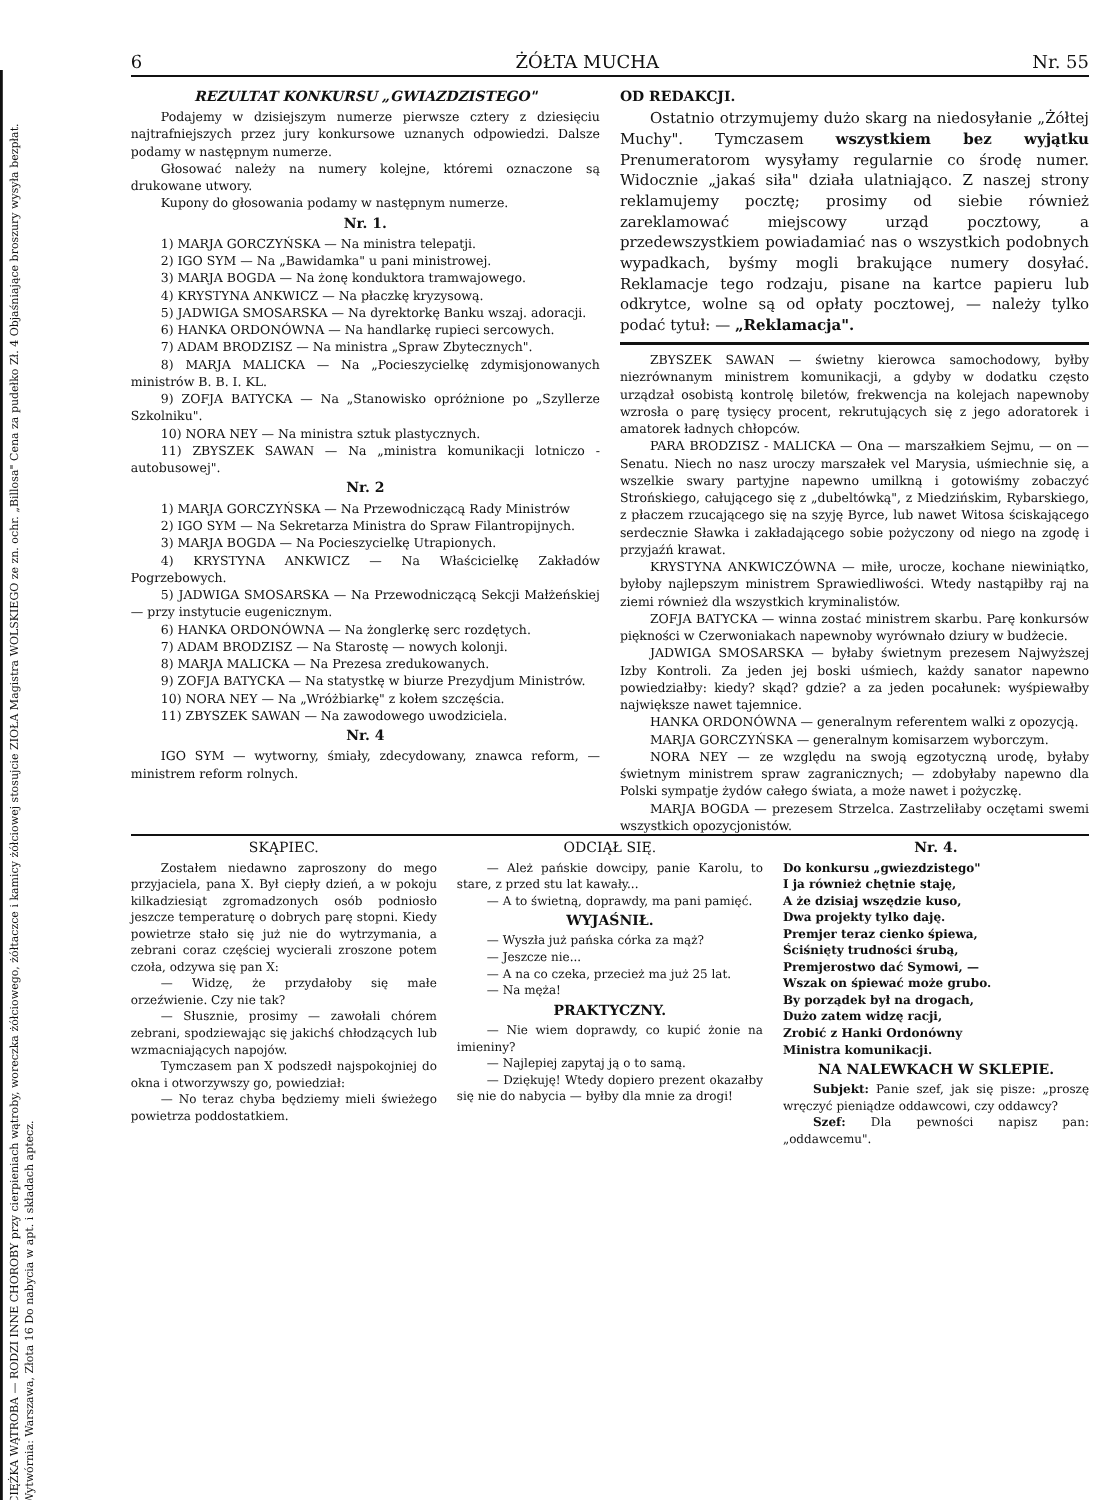CIĘŻKA WĄTROBA — RODZI INNE CHOROBY przy cierpieniach wątroby, woreczka żółciowego, żółtaczce i kamicy żółciowej stosujcie ZIOŁA Magistra WOLSKIEGO ze zn. ochr. „Billosa" Cena za pudełko Zł. 4 Objaśniające broszury wysyła bezpłat. Wytwórnia: Warszawa, Złota 16 Do nabycia w apt. i składach aptecz.
6 ŻÓŁTA MUCHA Nr. 55
REZULTAT KONKURSU „GWIAZDZISTEGO"
Podajemy w dzisiejszym numerze pierwsze cztery z dziesięciu najtrafniejszych przez jury konkursowe uznanych odpowiedzi. Dalsze podamy w następnym numerze.
Głosować należy na numery kolejne, któremi oznaczone są drukowane utwory.
Kupony do głosowania podamy w następnym numerze.
Nr. 1.
1) MARJA GORCZYŃSKA — Na ministra telepatji.
2) IGO SYM — Na „Bawidamka" u pani ministrowej.
3) MARJA BOGDA — Na żonę konduktora tramwajowego.
4) KRYSTYNA ANKWICZ — Na płaczkę kryzysową.
5) JADWIGA SMOSARSKA — Na dyrektorkę Banku wszaj. adoracji.
6) HANKA ORDONÓWNA — Na handlarkę rupieci sercowych.
7) ADAM BRODZISZ — Na ministra „Spraw Zbytecznych".
8) MARJA MALICKA — Na „Pocieszycielkę zdymisjonowanych ministrów B. B. I. KL.
9) ZOFJA BATYCKA — Na „Stanowisko opróżnione po „Szyllerze Szkolniku".
10) NORA NEY — Na ministra sztuk plastycznych.
11) ZBYSZEK SAWAN — Na „ministra komunikacji lotniczo - autobusowej".
Nr. 2
1) MARJA GORCZYŃSKA — Na Przewodniczącą Rady Ministrów
2) IGO SYM — Na Sekretarza Ministra do Spraw Filantropijnych.
3) MARJA BOGDA — Na Pocieszycielkę Utrapionych.
4) KRYSTYNA ANKWICZ — Na Właścicielkę Zakładów Pogrzebowych.
5) JADWIGA SMOSARSKA — Na Przewodniczącą Sekcji Małżeńskiej — przy instytucie eugenicznym.
6) HANKA ORDONÓWNA — Na żonglerkę serc rozdętych.
7) ADAM BRODZISZ — Na Starostę — nowych kolonji.
8) MARJA MALICKA — Na Prezesa zredukowanych.
9) ZOFJA BATYCKA — Na statystkę w biurze Prezydjum Ministrów.
10) NORA NEY — Na „Wróżbiarkę" z kołem szczęścia.
11) ZBYSZEK SAWAN — Na zawodowego uwodziciela.
Nr. 4
IGO SYM — wytworny, śmiały, zdecydowany, znawca reform, — ministrem reform rolnych.
OD REDAKCJI.
Ostatnio otrzymujemy dużo skarg na niedosyłanie „Żółtej Muchy". Tymczasem wszystkiem bez wyjątku Prenumeratorom wysyłamy regularnie co środę numer. Widocznie „jakaś siła" działa ulatniająco. Z naszej strony reklamujemy pocztę; prosimy od siebie również zareklamować miejscowy urząd pocztowy, a przedewszystkiem powiadamiać nas o wszystkich podobnych wypadkach, byśmy mogli brakujące numery dosyłać. Reklamacje tego rodzaju, pisane na kartce papieru lub odkrytce, wolne są od opłaty pocztowej, — należy tylko podać tytuł: — „Reklamacja".
ZBYSZEK SAWAN — świetny kierowca samochodowy, byłby niezrównanym ministrem komunikacji, a gdyby w dodatku często urządzał osobistą kontrolę biletów, frekwencja na kolejach napewnoby wzrosła o parę tysięcy procent, rekrutujących się z jego adoratorek i amatorek ładnych chłopców.
PARA BRODZISZ - MALICKA — Ona — marszałkiem Sejmu, — on — Senatu. Niech no nasz uroczy marszałek vel Marysia, uśmiechnie się, a wszelkie swary partyjne napewno umilkną i gotowiśmy zobaczyć Strońskiego, całującego się z „dubeltówką", z Miedzińskim, Rybarskiego, z płaczem rzucającego się na szyję Byrce, lub nawet Witosa ściskającego serdecznie Sławka i zakładającego sobie pożyczony od niego na zgodę i przyjaźń krawat.
KRYSTYNA ANKWICZÓWNA — miłe, urocze, kochane niewiniątko, byłoby najlepszym ministrem Sprawiedliwości. Wtedy nastąpiłby raj na ziemi również dla wszystkich kryminalistów.
ZOFJA BATYCKA — winna zostać ministrem skarbu. Parę konkursów piękności w Czerwoniakach napewnoby wyrównało dziury w budżecie.
JADWIGA SMOSARSKA — byłaby świetnym prezesem Najwyższej Izby Kontroli. Za jeden jej boski uśmiech, każdy sanator napewno powiedziałby: kiedy? skąd? gdzie? a za jeden pocałunek: wyśpiewałby największe nawet tajemnice.
HANKA ORDONÓWNA — generalnym referentem walki z opozycją.
MARJA GORCZYŃSKA — generalnym komisarzem wyborczym.
NORA NEY — ze względu na swoją egzotyczną urodę, byłaby świetnym ministrem spraw zagranicznych; — zdobyłaby napewno dla Polski sympatje żydów całego świata, a może nawet i pożyczkę.
MARJA BOGDA — prezesem Strzelca. Zastrzeliłaby oczętami swemi wszystkich opozycjonistów.
SKĄPIEC.
Zostałem niedawno zaproszony do mego przyjaciela, pana X. Był ciepły dzień, a w pokoju kilkadziesiąt zgromadzonych osób podniosło jeszcze temperaturę o dobrych parę stopni. Kiedy powietrze stało się już nie do wytrzymania, a zebrani coraz częściej wycierali zroszone potem czoła, odzywa się pan X:
— Widzę, że przydałoby się małe orzeźwienie. Czy nie tak?
— Słusznie, prosimy — zawołali chórem zebrani, spodziewając się jakichś chłodzących lub wzmacniających napojów.
Tymczasem pan X podszedł najspokojniej do okna i otworzywszy go, powiedział:
— No teraz chyba będziemy mieli świeżego powietrza poddostatkiem.
ODCIĄŁ SIĘ.
— Ależ pańskie dowcipy, panie Karolu, to stare, z przed stu lat kawały...
— A to świetną, doprawdy, ma pani pamięć.
WYJAŚNIŁ.
— Wyszła już pańska córka za mąż?
— Jeszcze nie...
— A na co czeka, przecież ma już 25 lat.
— Na męża!
PRAKTYCZNY.
— Nie wiem doprawdy, co kupić żonie na imieniny?
— Najlepiej zapytaj ją o to samą.
— Dziękuję! Wtedy dopiero prezent okazałby się nie do nabycia — byłby dla mnie za drogi!
Nr. 4.
Do konkursu „gwiezdzistego"
I ja również chętnie staję,
A że dzisiaj wszędzie kuso,
Dwa projekty tylko daję.
Premjer teraz cienko śpiewa,
Ściśnięty trudności śrubą,
Premjerostwo dać Symowi, —
Wszak on śpiewać może grubo.
By porządek był na drogach,
Dużo zatem widzę racji,
Zrobić z Hanki Ordonówny
Ministra komunikacji.
NA NALEWKACH W SKLEPIE.
Subjekt: Panie szef, jak się pisze: „proszę wręczyć pieniądze oddawcowi, czy oddawcy?
Szef: Dla pewności napisz pan: „oddawcemu".